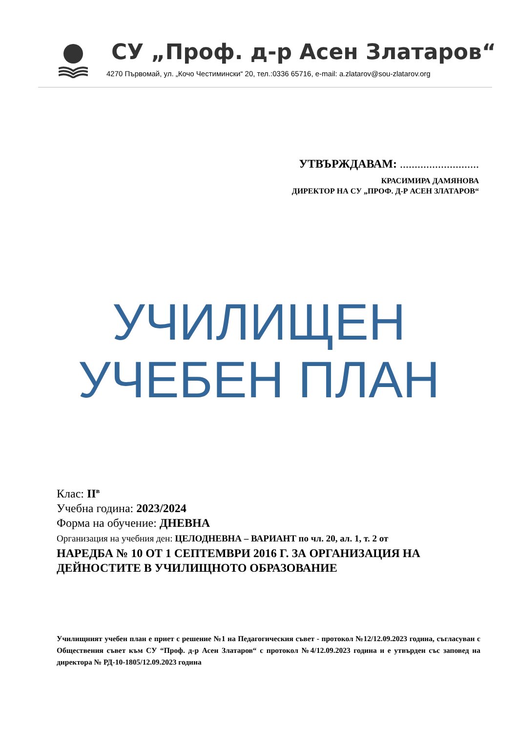СУ „Проф. д-р Асен Златаров“
4270 Първомай, ул. „Кочо Честимински“ 20, тел.:0336 65716, e-mail: a.zlatarov@sou-zlatarov.org
УТВЪРЖДАВАМ: ...........................
КРАСИМИРА ДАМЯНОВА
ДИРЕКТОР НА СУ „ПРОФ. Д-Р АСЕН ЗЛАТАРОВ“
УЧИЛИЩЕН
УЧЕБЕН ПЛАН
Клас: II<sup>в</sup>
Учебна година: 2023/2024
Форма на обучение: ДНЕВНА
Организация на учебния ден: ЦЕЛОДНЕВНА – ВАРИАНТ по чл. 20, ал. 1, т. 2 от
НАРЕДБА № 10 ОТ 1 СЕПТЕМВРИ 2016 Г. ЗА ОРГАНИЗАЦИЯ НА ДЕЙНОСТИТЕ В УЧИЛИЩНОТО ОБРАЗОВАНИЕ
Училищният учебен план е приет с решение №1 на Педагогическия съвет - протокол №12/12.09.2023 година, съгласуван с Обществения съвет към СУ “Проф. д-р Асен Златаров“ с протокол №4/12.09.2023 година и е утвърден със заповед на директора № РД-10-1805/12.09.2023 година